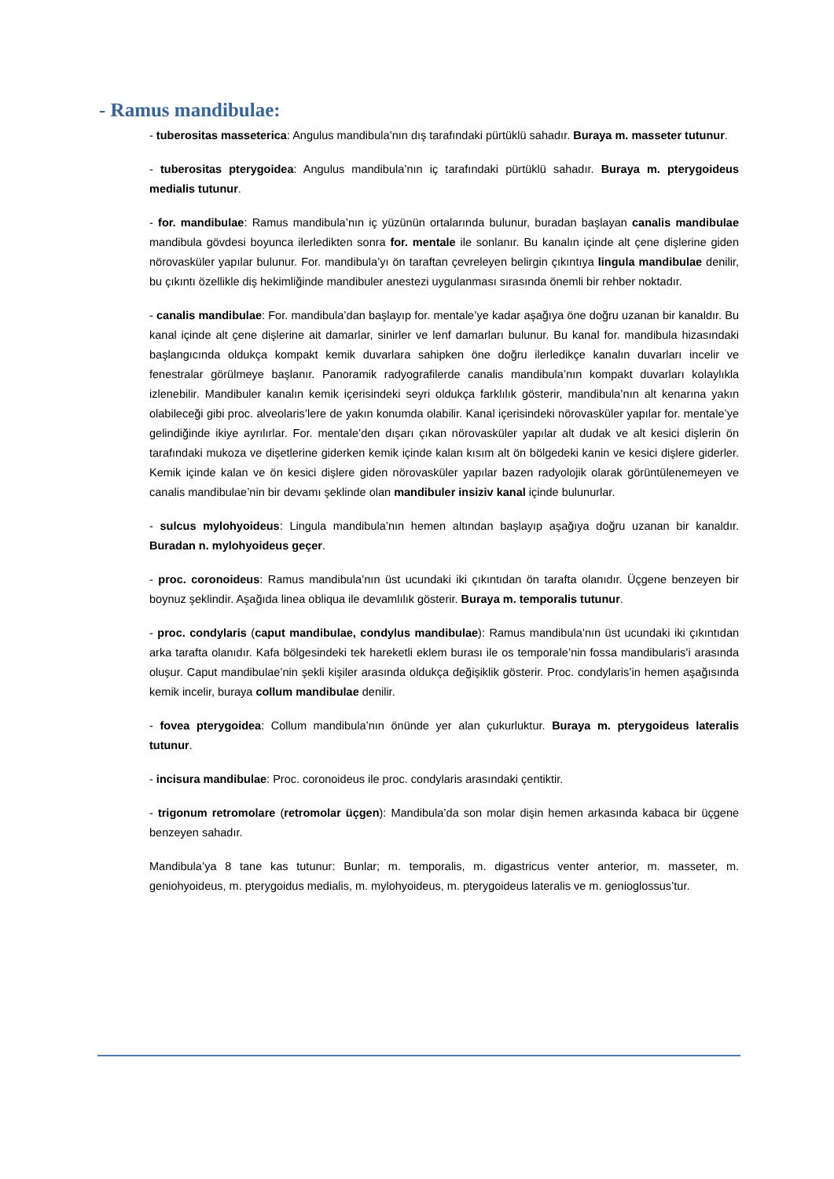- Ramus mandibulae:
- tuberositas masseterica: Angulus mandibula’nın dış tarafındaki pürtüklü sahadır. Buraya m. masseter tutunur.
- tuberositas pterygoidea: Angulus mandibula’nın iç tarafındaki pürtüklü sahadır. Buraya m. pterygoideus medialis tutunur.
- for. mandibulae: Ramus mandibula’nın iç yüzünün ortalarında bulunur, buradan başlayan canalis mandibulae mandibula gövdesi boyunca ilerledikten sonra for. mentale ile sonlanır. Bu kanalın içinde alt çene dişlerine giden nörovasküler yapılar bulunur. For. mandibula’yı ön taraftan çevreleyen belirgin çıkıntıya lingula mandibulae denilir, bu çıkıntı özellikle diş hekimliğinde mandibuler anestezi uygulanması sırasında önemli bir rehber noktadır.
- canalis mandibulae: For. mandibula’dan başlayıp for. mentale’ye kadar aşağıya öne doğru uzanan bir kanaldır. Bu kanal içinde alt çene dişlerine ait damarlar, sinirler ve lenf damarları bulunur. Bu kanal for. mandibula hizasındaki başlangıcında oldukça kompakt kemik duvarlara sahipken öne doğru ilerledikçe kanalın duvarları incelir ve fenestralar görülmeye başlanır. Panoramik radyografilerde canalis mandibula’nın kompakt duvarları kolaylıkla izlenebilir. Mandibuler kanalın kemik içerisindeki seyri oldukça farklılık gösterir, mandibula’nın alt kenarına yakın olabileceği gibi proc. alveolaris’lere de yakın konumda olabilir. Kanal içerisindeki nörovasküler yapılar for. mentale’ye gelindiğinde ikiye ayrılırlar. For. mentale’den dışarı çıkan nörovasküler yapılar alt dudak ve alt kesici dişlerin ön tarafındaki mukoza ve dişetlerine giderken kemik içinde kalan kısım alt ön bölgedeki kanin ve kesici dişlere giderler. Kemik içinde kalan ve ön kesici dişlere giden nörovasküler yapılar bazen radyolojik olarak görüntülenemeyen ve canalis mandibulae’nin bir devamı şeklinde olan mandibuler insiziv kanal içinde bulunurlar.
- sulcus mylohyoideus: Lingula mandibula’nın hemen altından başlayıp aşağıya doğru uzanan bir kanaldır. Buradan n. mylohyoideus geçer.
- proc. coronoideus: Ramus mandibula’nın üst ucundaki iki çıkıntıdan ön tarafta olanıdır. Üçgene benzeyen bir boynuz şeklindir. Aşağıda linea obliqua ile devamlılık gösterir. Buraya m. temporalis tutunur.
- proc. condylaris (caput mandibulae, condylus mandibulae): Ramus mandibula’nın üst ucundaki iki çıkıntıdan arka tarafta olanıdır. Kafa bölgesindeki tek hareketli eklem burası ile os temporale’nin fossa mandibularis’i arasında oluşur. Caput mandibulae’nin şekli kişiler arasında oldukça değişiklik gösterir. Proc. condylaris’in hemen aşağısında kemik incelir, buraya collum mandibulae denilir.
- fovea pterygoidea: Collum mandibula’nın önünde yer alan çukurluktur. Buraya m. pterygoideus lateralis tutunur.
- incisura mandibulae: Proc. coronoideus ile proc. condylaris arasındaki çentiktir.
- trigonum retromolare (retromolar üçgen): Mandibula’da son molar dişin hemen arkasında kabaca bir üçgene benzeyen sahadır.
Mandibula’ya 8 tane kas tutunur: Bunlar; m. temporalis, m. digastricus venter anterior, m. masseter, m. geniohyoideus, m. pterygoidus medialis, m. mylohyoideus, m. pterygoideus lateralis ve m. genioglossus’tur.